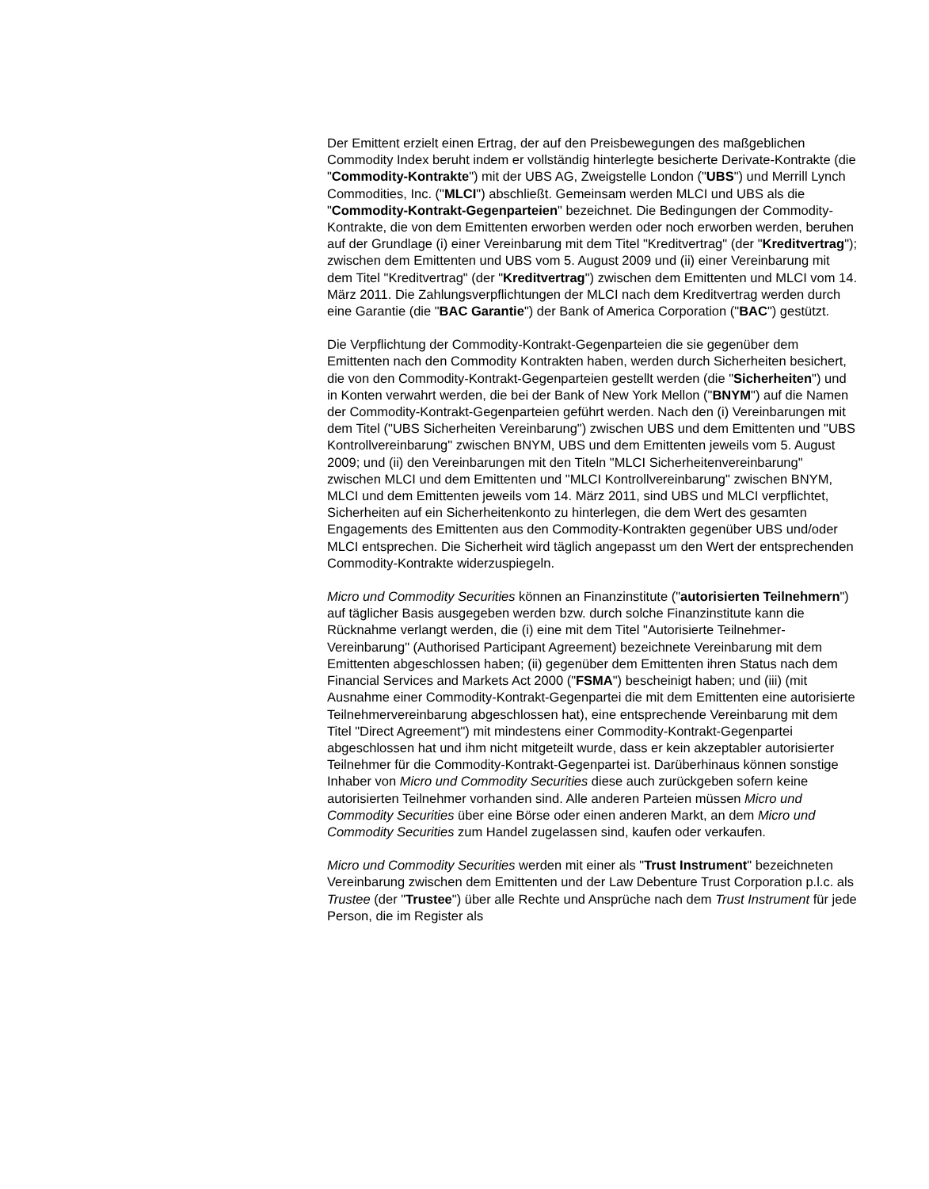Der Emittent erzielt einen Ertrag, der auf den Preisbewegungen des maßgeblichen Commodity Index beruht indem er vollständig hinterlegte besicherte Derivate-Kontrakte (die "Commodity-Kontrakte") mit der UBS AG, Zweigstelle London ("UBS") und Merrill Lynch Commodities, Inc. ("MLCI") abschließt. Gemeinsam werden MLCI und UBS als die "Commodity-Kontrakt-Gegenparteien" bezeichnet. Die Bedingungen der Commodity-Kontrakte, die von dem Emittenten erworben werden oder noch erworben werden, beruhen auf der Grundlage (i) einer Vereinbarung mit dem Titel "Kreditvertrag" (der "Kreditvertrag"); zwischen dem Emittenten und UBS vom 5. August 2009 und (ii) einer Vereinbarung mit dem Titel "Kreditvertrag" (der "Kreditvertrag") zwischen dem Emittenten und MLCI vom 14. März 2011. Die Zahlungsverpflichtungen der MLCI nach dem Kreditvertrag werden durch eine Garantie (die "BAC Garantie") der Bank of America Corporation ("BAC") gestützt.
Die Verpflichtung der Commodity-Kontrakt-Gegenparteien die sie gegenüber dem Emittenten nach den Commodity Kontrakten haben, werden durch Sicherheiten besichert, die von den Commodity-Kontrakt-Gegenparteien gestellt werden (die "Sicherheiten") und in Konten verwahrt werden, die bei der Bank of New York Mellon ("BNYM") auf die Namen der Commodity-Kontrakt-Gegenparteien geführt werden. Nach den (i) Vereinbarungen mit dem Titel ("UBS Sicherheiten Vereinbarung") zwischen UBS und dem Emittenten und "UBS Kontrollvereinbarung" zwischen BNYM, UBS und dem Emittenten jeweils vom 5. August 2009; und (ii) den Vereinbarungen mit den Titeln "MLCI Sicherheitenvereinbarung" zwischen MLCI und dem Emittenten und "MLCI Kontrollvereinbarung" zwischen BNYM, MLCI und dem Emittenten jeweils vom 14. März 2011, sind UBS und MLCI verpflichtet, Sicherheiten auf ein Sicherheitenkonto zu hinterlegen, die dem Wert des gesamten Engagements des Emittenten aus den Commodity-Kontrakten gegenüber UBS und/oder MLCI entsprechen. Die Sicherheit wird täglich angepasst um den Wert der entsprechenden Commodity-Kontrakte widerzuspiegeln.
Micro und Commodity Securities können an Finanzinstitute ("autorisierten Teilnehmern") auf täglicher Basis ausgegeben werden bzw. durch solche Finanzinstitute kann die Rücknahme verlangt werden, die (i) eine mit dem Titel "Autorisierte Teilnehmer-Vereinbarung" (Authorised Participant Agreement) bezeichnete Vereinbarung mit dem Emittenten abgeschlossen haben; (ii) gegenüber dem Emittenten ihren Status nach dem Financial Services and Markets Act 2000 ("FSMA") bescheinigt haben; und (iii) (mit Ausnahme einer Commodity-Kontrakt-Gegenpartei die mit dem Emittenten eine autorisierte Teilnehmervereinbarung abgeschlossen hat), eine entsprechende Vereinbarung mit dem Titel "Direct Agreement") mit mindestens einer Commodity-Kontrakt-Gegenpartei abgeschlossen hat und ihm nicht mitgeteilt wurde, dass er kein akzeptabler autorisierter Teilnehmer für die Commodity-Kontrakt-Gegenpartei ist. Darüberhinaus können sonstige Inhaber von Micro und Commodity Securities diese auch zurückgeben sofern keine autorisierten Teilnehmer vorhanden sind. Alle anderen Parteien müssen Micro und Commodity Securities über eine Börse oder einen anderen Markt, an dem Micro und Commodity Securities zum Handel zugelassen sind, kaufen oder verkaufen.
Micro und Commodity Securities werden mit einer als "Trust Instrument" bezeichneten Vereinbarung zwischen dem Emittenten und der Law Debenture Trust Corporation p.l.c. als Trustee (der "Trustee") über alle Rechte und Ansprüche nach dem Trust Instrument für jede Person, die im Register als